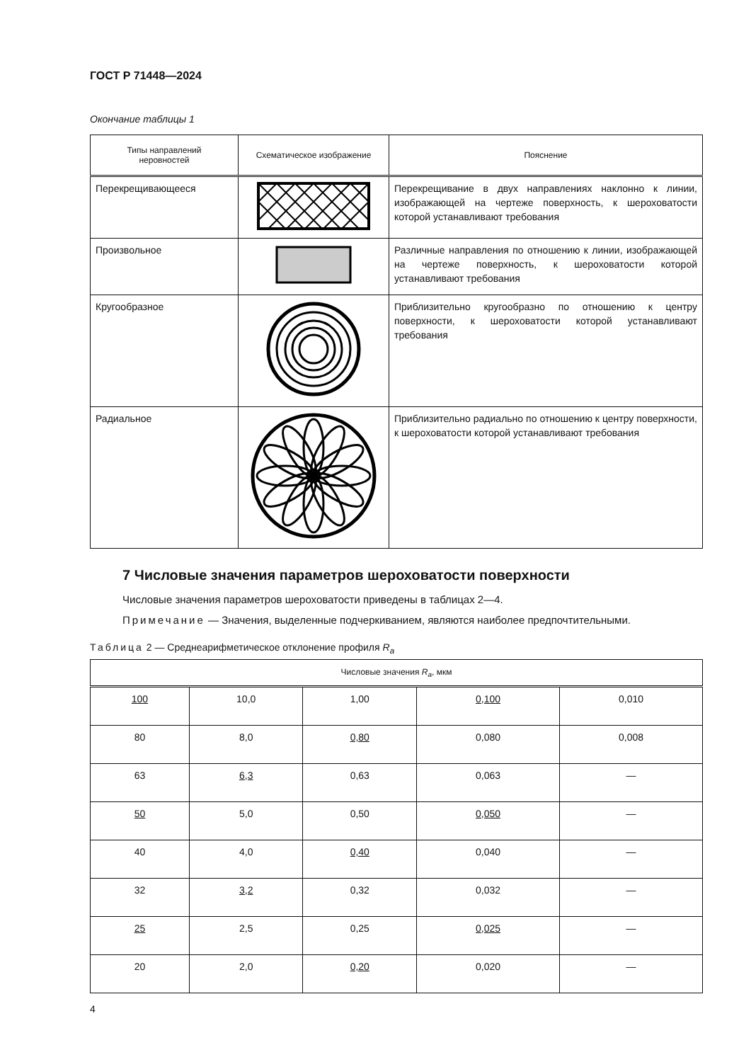ГОСТ Р 71448—2024
Окончание таблицы 1
| Типы направлений неровностей | Схематическое изображение | Пояснение |
| --- | --- | --- |
| Перекрещивающееся | | Перекрещивание в двух направлениях наклонно к линии, изображающей на чертеже поверхность, к шероховатости которой устанавливают требования |
| Произвольное | | Различные направления по отношению к линии, изображающей на чертеже поверхность, к шероховатости которой устанавливают требования |
| Кругообразное | | Приблизительно кругообразно по отношению к центру поверхности, к шероховатости которой устанавливают требования |
| Радиальное | | Приблизительно радиально по отношению к центру поверхности, к шероховатости которой устанавливают требования |
7 Числовые значения параметров шероховатости поверхности
Числовые значения параметров шероховатости приведены в таблицах 2—4.
Примечание — Значения, выделенные подчеркиванием, являются наиболее предпочтительными.
Таблица 2 — Среднеарифметическое отклонение профиля R<sub>a</sub>
| Числовые значения R<sub>a</sub>, мкм | | | | |
| --- | --- | --- | --- | --- |
| 100 | 10,0 | 1,00 | 0,100 | 0,010 |
| 80 | 8,0 | 0,80 | 0,080 | 0,008 |
| 63 | 6,3 | 0,63 | 0,063 | — |
| 50 | 5,0 | 0,50 | 0,050 | — |
| 40 | 4,0 | 0,40 | 0,040 | — |
| 32 | 3,2 | 0,32 | 0,032 | — |
| 25 | 2,5 | 0,25 | 0,025 | — |
| 20 | 2,0 | 0,20 | 0,020 | — |
4